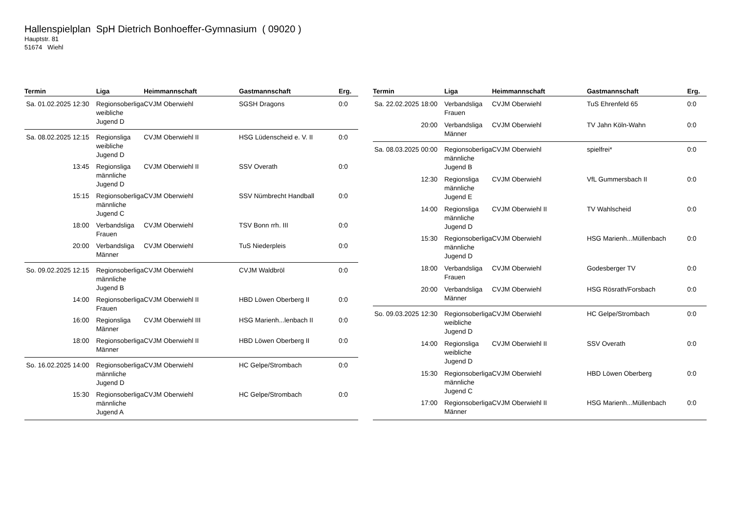Hallenspielplan SpH Dietrich Bonhoeffer-Gymnasium ( 09020 )
Hauptstr. 81
51674 Wiehl
| Termin | Liga | Heimmannschaft | Gastmannschaft | Erg. |
| --- | --- | --- | --- | --- |
| Sa. 01.02.2025 12:30 | Regionsoberliga weibliche Jugend D | CVJM Oberwiehl | SGSH Dragons | 0:0 |
| Sa. 08.02.2025 12:15 | Regionsliga weibliche Jugend D | CVJM Oberwiehl II | HSG Lüdenscheid e. V. II | 0:0 |
| 13:45 | Regionsliga männliche Jugend D | CVJM Oberwiehl II | SSV Overath | 0:0 |
| 15:15 | Regionsoberliga männliche Jugend C | CVJM Oberwiehl | SSV Nümbrecht Handball | 0:0 |
| 18:00 | Verbandsliga Frauen | CVJM Oberwiehl | TSV Bonn rrh. III | 0:0 |
| 20:00 | Verbandsliga Männer | CVJM Oberwiehl | TuS Niederpleis | 0:0 |
| So. 09.02.2025 12:15 | Regionsoberliga männliche Jugend B | CVJM Oberwiehl | CVJM Waldbröl | 0:0 |
| 14:00 | Regionsoberliga Frauen | CVJM Oberwiehl II | HBD Löwen Oberberg II | 0:0 |
| 16:00 | Regionsliga Männer | CVJM Oberwiehl III | HSG Marienh...lenbach II | 0:0 |
| 18:00 | Regionsoberliga Männer | CVJM Oberwiehl II | HBD Löwen Oberberg II | 0:0 |
| So. 16.02.2025 14:00 | Regionsoberliga männliche Jugend D | CVJM Oberwiehl | HC Gelpe/Strombach | 0:0 |
| 15:30 | Regionsoberliga männliche Jugend A | CVJM Oberwiehl | HC Gelpe/Strombach | 0:0 |
| Termin | Liga | Heimmannschaft | Gastmannschaft | Erg. |
| --- | --- | --- | --- | --- |
| Sa. 22.02.2025 18:00 | Verbandsliga Frauen | CVJM Oberwiehl | TuS Ehrenfeld 65 | 0:0 |
| 20:00 | Verbandsliga Männer | CVJM Oberwiehl | TV Jahn Köln-Wahn | 0:0 |
| Sa. 08.03.2025 00:00 | Regionsoberliga männliche Jugend B | CVJM Oberwiehl | spielfrei* | 0:0 |
| 12:30 | Regionsliga männliche Jugend E | CVJM Oberwiehl | VfL Gummersbach II | 0:0 |
| 14:00 | Regionsliga männliche Jugend D | CVJM Oberwiehl II | TV Wahlscheid | 0:0 |
| 15:30 | Regionsoberliga männliche Jugend D | CVJM Oberwiehl | HSG Marienh...Müllenbach | 0:0 |
| 18:00 | Verbandsliga Frauen | CVJM Oberwiehl | Godesberger TV | 0:0 |
| 20:00 | Verbandsliga Männer | CVJM Oberwiehl | HSG Rösrath/Forsbach | 0:0 |
| So. 09.03.2025 12:30 | Regionsoberliga weibliche Jugend D | CVJM Oberwiehl | HC Gelpe/Strombach | 0:0 |
| 14:00 | Regionsliga weibliche Jugend D | CVJM Oberwiehl II | SSV Overath | 0:0 |
| 15:30 | Regionsoberliga männliche Jugend C | CVJM Oberwiehl | HBD Löwen Oberberg | 0:0 |
| 17:00 | Regionsoberliga Männer | CVJM Oberwiehl II | HSG Marienh...Müllenbach | 0:0 |